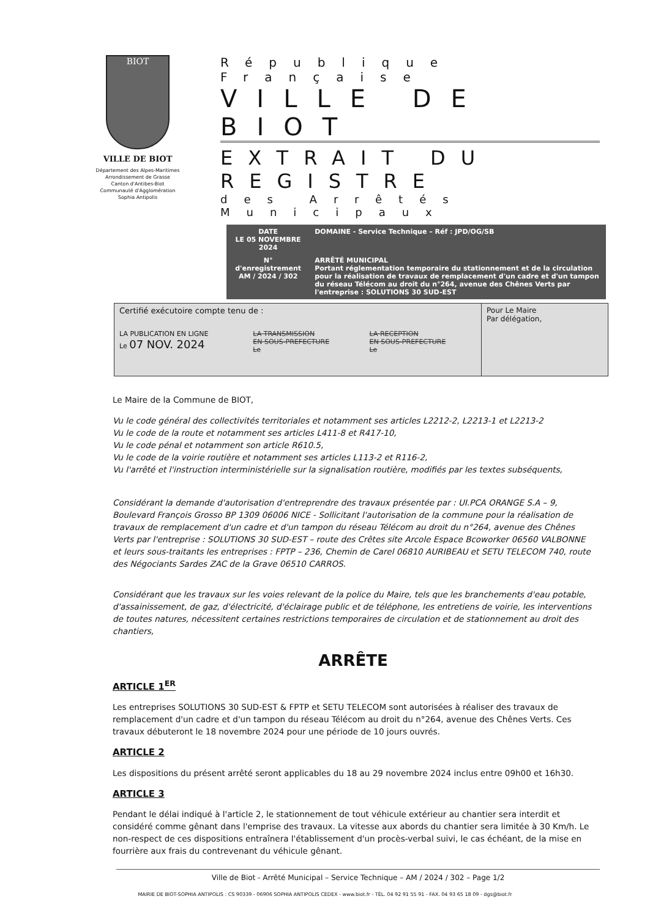BIOT
VILLE DE BIOT
Département des Alpes-Maritimes
Arrondissement de Grasse
Canton d'Antibes-Biot
Communauté d'Agglomération
Sophia Antipolis
République Française
VILLE DE BIOT
EXTRAIT DU REGISTRE
des Arrêtés Municipaux
| DATE LE 05 NOVEMBRE 2024 | DOMAINE - Service Technique – Réf : JPD/OG/SB |
| N° d'enregistrement AM / 2024 / 302 | ARRÊTÉ MUNICIPAL Portant réglementation temporaire du stationnement et de la circulation pour la réalisation de travaux de remplacement d'un cadre et d'un tampon du réseau Télécom au droit du n°264, avenue des Chênes Verts par l'entreprise : SOLUTIONS 30 SUD-EST |
| Certifié exécutoire compte tenu de : | | | Pour Le Maire Par délégation, |
| LA PUBLICATION EN LIGNE Le 07 NOV. 2024 | LA TRANSMISSION EN SOUS-PREFECTURE Le | LA RECEPTION EN SOUS-PREFECTURE Le | |
Le Maire de la Commune de BIOT,
Vu le code général des collectivités territoriales et notamment ses articles L2212-2, L2213-1 et L2213-2
Vu le code de la route et notamment ses articles L411-8 et R417-10,
Vu le code pénal et notamment son article R610.5,
Vu le code de la voirie routière et notamment ses articles L113-2 et R116-2,
Vu l'arrêté et l'instruction interministérielle sur la signalisation routière, modifiés par les textes subséquents,
Considérant la demande d'autorisation d'entreprendre des travaux présentée par : UI.PCA ORANGE S.A – 9, Boulevard François Grosso BP 1309 06006 NICE - Sollicitant l'autorisation de la commune pour la réalisation de travaux de remplacement d'un cadre et d'un tampon du réseau Télécom au droit du n°264, avenue des Chênes Verts par l'entreprise : SOLUTIONS 30 SUD-EST – route des Crêtes site Arcole Espace Bcoworker 06560 VALBONNE et leurs sous-traitants les entreprises : FPTP – 236, Chemin de Carel 06810 AURIBEAU et SETU TELECOM 740, route des Négociants Sardes ZAC de la Grave 06510 CARROS.
Considérant que les travaux sur les voies relevant de la police du Maire, tels que les branchements d'eau potable, d'assainissement, de gaz, d'électricité, d'éclairage public et de téléphone, les entretiens de voirie, les interventions de toutes natures, nécessitent certaines restrictions temporaires de circulation et de stationnement au droit des chantiers,
ARRÊTE
ARTICLE 1<sup>ER</sup>
Les entreprises SOLUTIONS 30 SUD-EST & FPTP et SETU TELECOM sont autorisées à réaliser des travaux de remplacement d'un cadre et d'un tampon du réseau Télécom au droit du n°264, avenue des Chênes Verts. Ces travaux débuteront le 18 novembre 2024 pour une période de 10 jours ouvrés.
ARTICLE 2
Les dispositions du présent arrêté seront applicables du 18 au 29 novembre 2024 inclus entre 09h00 et 16h30.
ARTICLE 3
Pendant le délai indiqué à l'article 2, le stationnement de tout véhicule extérieur au chantier sera interdit et considéré comme gênant dans l'emprise des travaux. La vitesse aux abords du chantier sera limitée à 30 Km/h. Le non-respect de ces dispositions entraînera l'établissement d'un procès-verbal suivi, le cas échéant, de la mise en fourrière aux frais du contrevenant du véhicule gênant.
Ville de Biot - Arrêté Municipal – Service Technique – AM / 2024 / 302 – Page 1/2
MAIRIE DE BIOT-SOPHIA ANTIPOLIS : CS 90339 - 06906 SOPHIA ANTIPOLIS CEDEX - www.biot.fr - TÉL. 04 92 91 55 91 - FAX. 04 93 65 18 09 - dgs@biot.fr